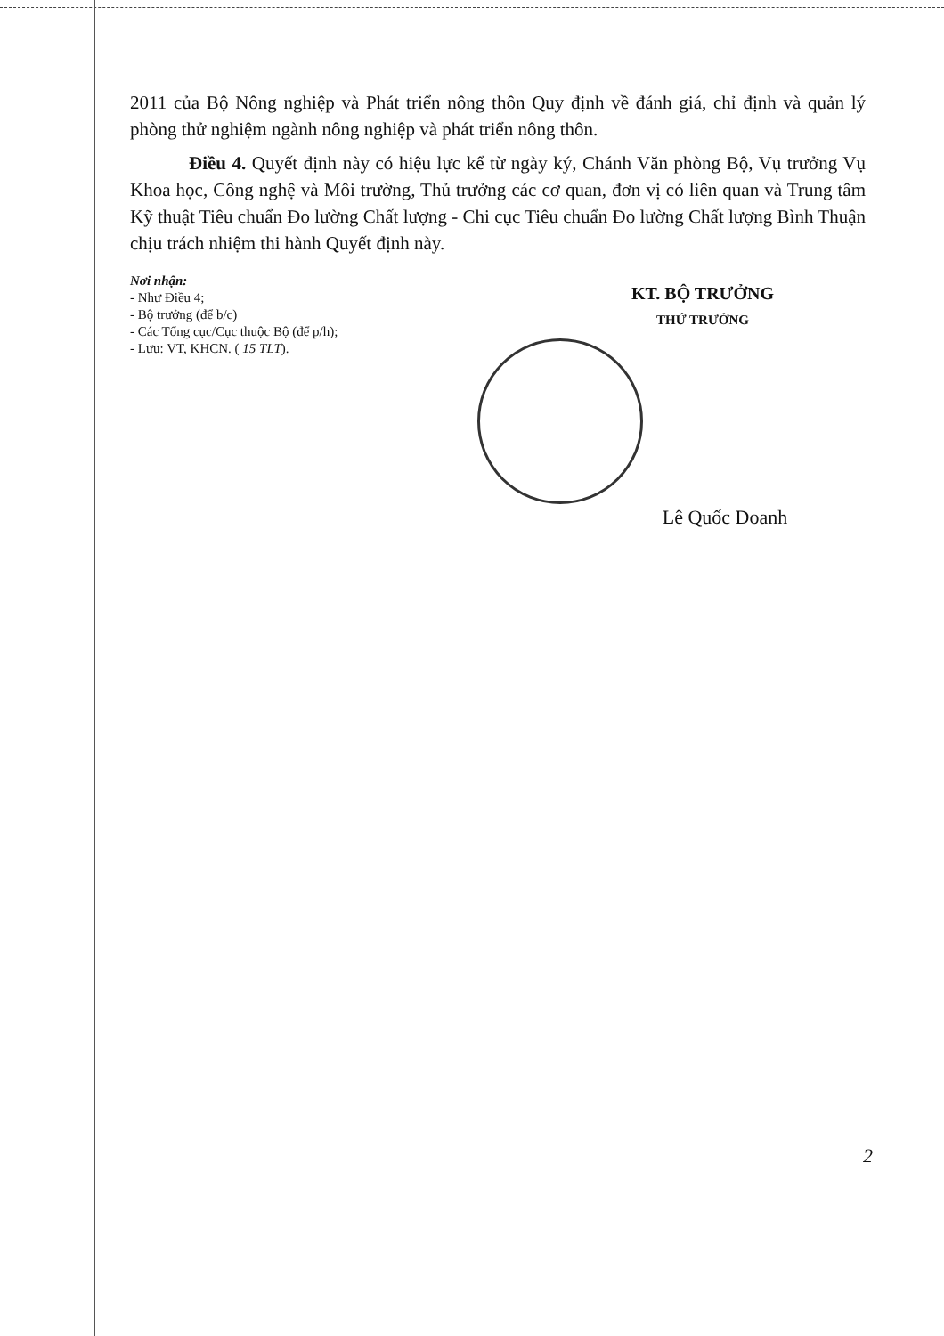2011 của Bộ Nông nghiệp và Phát triển nông thôn Quy định về đánh giá, chỉ định và quản lý phòng thử nghiệm ngành nông nghiệp và phát triển nông thôn.
Điều 4. Quyết định này có hiệu lực kể từ ngày ký, Chánh Văn phòng Bộ, Vụ trưởng Vụ Khoa học, Công nghệ và Môi trường, Thủ trưởng các cơ quan, đơn vị có liên quan và Trung tâm Kỹ thuật Tiêu chuẩn Đo lường Chất lượng - Chi cục Tiêu chuẩn Đo lường Chất lượng Bình Thuận chịu trách nhiệm thi hành Quyết định này.
Nơi nhận:
- Như Điều 4;
- Bộ trưởng (để b/c)
- Các Tổng cục/Cục thuộc Bộ (để p/h);
- Lưu: VT, KHCN. ( 15 TLT).
KT. BỘ TRƯỞNG
THỨ TRƯỞNG
Lê Quốc Doanh
2